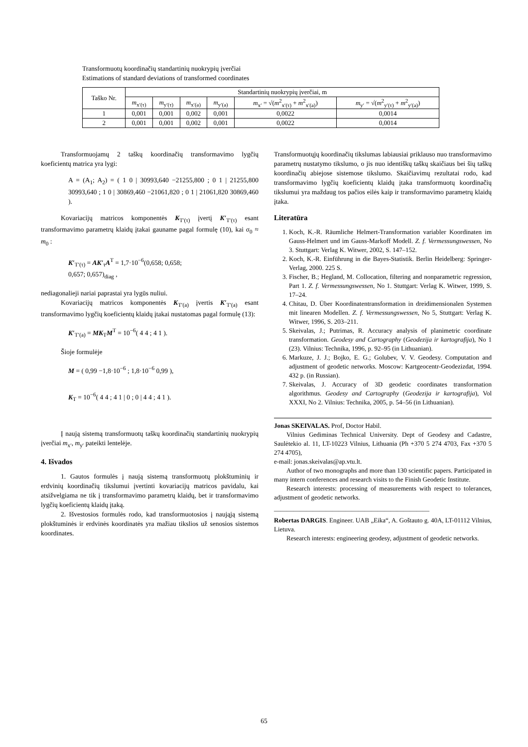Transformuotų koordinačių standartinių nuokrypių įverčiai
Estimations of standard deviations of transformed coordinates
| Taško Nr. | Standartinių nuokrypių įverčiai, m | | | | | |
| --- | --- | --- | --- | --- | --- | --- |
| | m<sub>x′(τ)</sub> | m<sub>y′(τ)</sub> | m<sub>x′(a)</sub> | m<sub>y′(a)</sub> | m<sub>x′</sub> = √( m<sup>2</sup><sub>x′(τ)</sub> + m<sup>2</sup><sub>x′(a)</sub>) | m<sub>y′</sub> = √( m<sup>2</sup><sub>y′(τ)</sub> + m<sup>2</sup><sub>y′(a)</sub>) |
| 1 | 0,001 | 0,001 | 0,002 | 0,001 | 0,0022 | 0,0014 |
| 2 | 0,001 | 0,001 | 0,002 | 0,001 | 0,0022 | 0,0014 |
Transformuojamų 2 taškų koordinačių transformavimo lygčių koeficientų matrica yra lygi:
A = (A<sub>1</sub>; A<sub>2</sub>) = ( 1 0 | 30993,640 −21255,800 ; 0 1 | 21255,800 30993,640 ; 1 0 | 30869,460 −21061,820 ; 0 1 | 21061,820 30869,460 ).
Kovariacijų matricos komponentės K<sub>T′(τ)</sub> įvertį K′<sub>T′(τ)</sub> esant transformavimo parametrų klaidų įtakai gauname pagal formulę (10), kai σ<sub>0</sub> ≈ m<sub>0</sub> :
K′<sub>T′(τ)</sub> = AK′<sub>τ</sub>A<sup>T</sup> = 1,7·10<sup>−6</sup>(0,658; 0,658;
0,657; 0,657)<sub>diag</sub> ,
nediagonalieji nariai paprastai yra lygūs nuliui.
Kovariacijų matricos komponentės K<sub>T′(a)</sub> įvertis K′<sub>T′(a)</sub> esant transformavimo lygčių koeficientų klaidų įtakai nustatomas pagal formulę (13):
K′<sub>T′(a)</sub> = MK<sub>T</sub>M<sup>T</sup> = 10<sup>−6</sup>( 4 4 ; 4 1 ).
Šioje formulėje
M = ( 0,99 −1,8·10<sup>−6</sup> ; 1,8·10<sup>−6</sup> 0,99 ),
K<sub>T</sub> = 10<sup>−6</sup>( 4 4 ; 4 1 | 0 ; 0 | 4 4 ; 4 1 ).
Į naują sistemą transformuotų taškų koordinačių standartinių nuokrypių įverčiai m<sub>x′</sub>, m<sub>y′</sub> pateikti lentelėje.
4. Išvados
1. Gautos formulės į naują sistemą transformuotų plokštuminių ir erdvinių koordinačių tikslumui įvertinti kovariacijų matricos pavidalu, kai atsižvelgiama ne tik į transformavimo parametrų klaidų, bet ir transformavimo lygčių koeficientų klaidų įtaką.
2. Išvestosios formulės rodo, kad transformuotosios į naująją sistemą plokštuminės ir erdvinės koordinatės yra mažiau tikslios už senosios sistemos koordinates.
Transformuotųjų koordinačių tikslumas labiausiai priklauso nuo transformavimo parametrų nustatymo tikslumo, o jis nuo identiškų taškų skaičiaus bei šių taškų koordinačių abiejose sistemose tikslumo. Skaičiavimų rezultatai rodo, kad transformavimo lygčių koeficientų klaidų įtaka transformuotų koordinačių tikslumui yra maždaug tos pačios eilės kaip ir transformavimo parametrų klaidų įtaka.
Literatūra
1. Koch, K.-R. Räumliche Helmert-Transformation variabler Koordinaten im Gauss-Helmert und im Gauss-Markoff Modell. Z. f. Vermessungswessen, No 3. Stuttgart: Verlag K. Witwer, 2002, S. 147–152.
2. Koch, K.-R. Einführung in die Bayes-Statistik. Berlin Heidelberg: Springer-Verlag, 2000. 225 S.
3. Fischer, B.; Hegland, M. Collocation, filtering and nonparametric regression, Part 1. Z. f. Vermessungswessen, No 1. Stuttgart: Verlag K. Witwer, 1999, S. 17–24.
4. Chitau, D. Über Koordinatentransformation in dreidimensionalen Systemen mit linearen Modellen. Z. f. Vermessungswessen, No 5, Stuttgart: Verlag K. Witwer, 1996, S. 203–211.
5. Skeivalas, J.; Putrimas, R. Accuracy analysis of planimetric coordinate transformation. Geodesy and Cartography (Geodezija ir kartografija), No 1 (23). Vilnius: Technika, 1996, p. 92–95 (in Lithuanian).
6. Markuze, J. J.; Bojko, E. G.; Golubev, V. V. Geodesy. Computation and adjustment of geodetic networks. Moscow: Kartgeocentr-Geodezizdat, 1994. 432 p. (in Russian).
7. Skeivalas, J. Accuracy of 3D geodetic coordinates transformation algorithmus. Geodesy and Cartography (Geodezija ir kartografija), Vol XXXI, No 2. Vilnius: Technika, 2005, p. 54–56 (in Lithuanian).
Jonas SKEIVALAS. Prof, Doctor Habil.
Vilnius Gediminas Technical University. Dept of Geodesy and Cadastre, Saulėtekio al. 11, LT-10223 Vilnius, Lithuania (Ph +370 5 274 4703, Fax +370 5 274 4705),
e-mail: jonas.skeivalas@ap.vtu.lt.
Author of two monographs and more than 130 scientific papers. Participated in many intern conferences and research visits to the Finish Geodetic Institute.
Research interests: processing of measurements with respect to tolerances, adjustment of geodetic networks.
________________________________________________
Robertas DARGIS. Engineer. UAB „Eika“, A. Goštauto g. 40A, LT-01112 Vilnius, Lietuva.
Research interests: engineering geodesy, adjustment of geodetic networks.
65